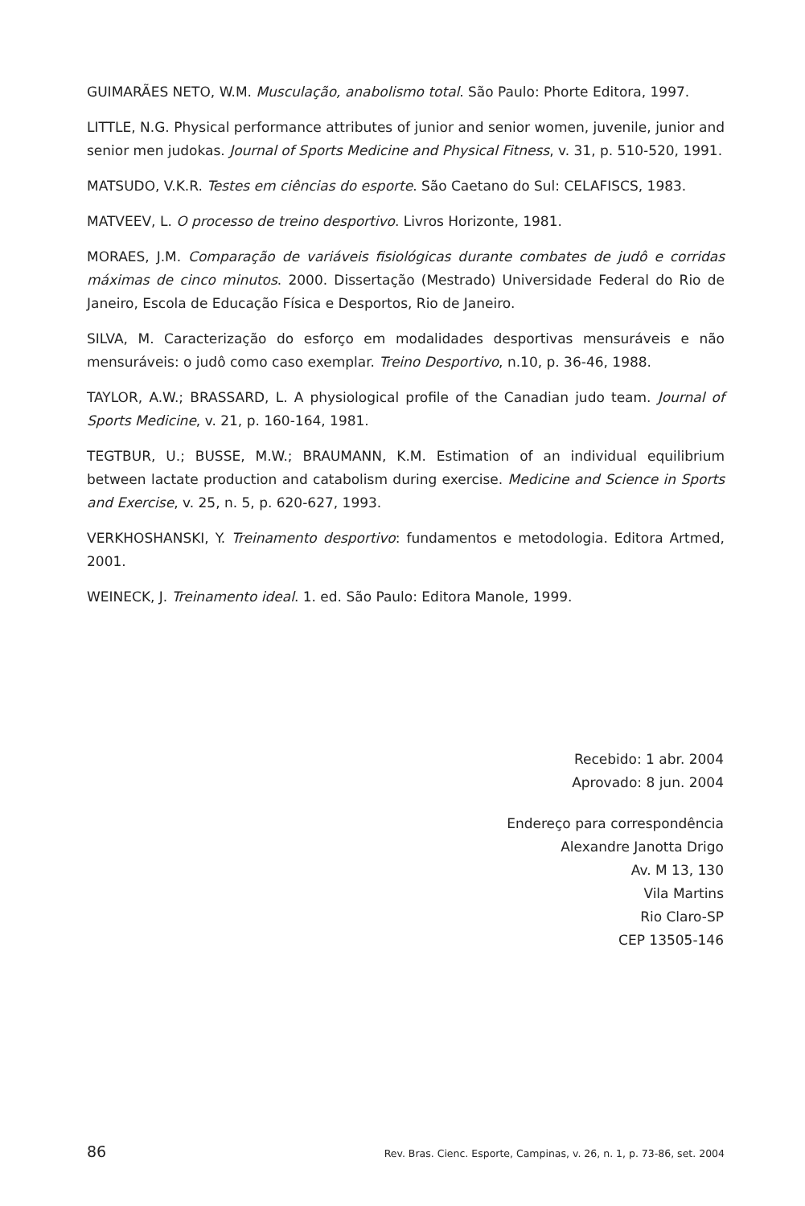GUIMARÃES NETO, W.M. Musculação, anabolismo total. São Paulo: Phorte Editora, 1997.
LITTLE, N.G. Physical performance attributes of junior and senior women, juvenile, junior and senior men judokas. Journal of Sports Medicine and Physical Fitness, v. 31, p. 510-520, 1991.
MATSUDO, V.K.R. Testes em ciências do esporte. São Caetano do Sul: CELAFISCS, 1983.
MATVEEV, L. O processo de treino desportivo. Livros Horizonte, 1981.
MORAES, J.M. Comparação de variáveis fisiológicas durante combates de judô e corridas máximas de cinco minutos. 2000. Dissertação (Mestrado) Universidade Federal do Rio de Janeiro, Escola de Educação Física e Desportos, Rio de Janeiro.
SILVA, M. Caracterização do esforço em modalidades desportivas mensuráveis e não mensuráveis: o judô como caso exemplar. Treino Desportivo, n.10, p. 36-46, 1988.
TAYLOR, A.W.; BRASSARD, L. A physiological profile of the Canadian judo team. Journal of Sports Medicine, v. 21, p. 160-164, 1981.
TEGTBUR, U.; BUSSE, M.W.; BRAUMANN, K.M. Estimation of an individual equilibrium between lactate production and catabolism during exercise. Medicine and Science in Sports and Exercise, v. 25, n. 5, p. 620-627, 1993.
VERKHOSHANSKI, Y. Treinamento desportivo: fundamentos e metodologia. Editora Artmed, 2001.
WEINECK, J. Treinamento ideal. 1. ed. São Paulo: Editora Manole, 1999.
Recebido: 1 abr. 2004
Aprovado: 8 jun. 2004
Endereço para correspondência
Alexandre Janotta Drigo
Av. M 13, 130
Vila Martins
Rio Claro-SP
CEP 13505-146
86 Rev. Bras. Cienc. Esporte, Campinas, v. 26, n. 1, p. 73-86, set. 2004